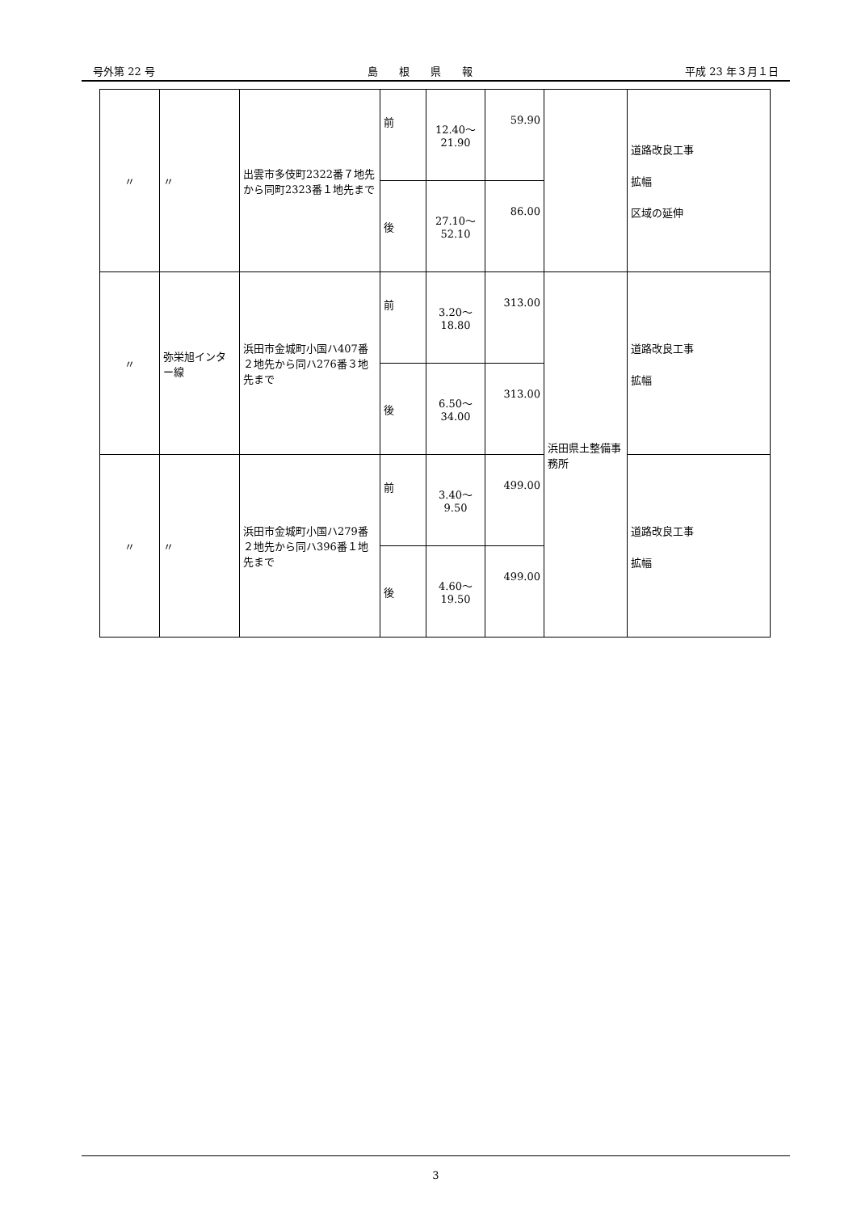号外第 22 号 島　　根　　県　　報 平成 23 年３月１日
| 〃 | 〃 | 出雲市多伎町2322番７地先から同町2323番１地先まで | 前 | 12.40～ 21.90 | 59.90 | | 道路改良工事 拡幅 区域の延伸 |
| | | | 後 | 27.10～ 52.10 | 86.00 | | |
| 〃 | 弥栄旭インター線 | 浜田市金城町小国ハ407番２地先から同ハ276番３地先まで | 前 | 3.20～ 18.80 | 313.00 | 浜田県土整備事務所 | 道路改良工事 拡幅 |
| | | | 後 | 6.50～ 34.00 | 313.00 | | |
| 〃 | 〃 | 浜田市金城町小国ハ279番２地先から同ハ396番１地先まで | 前 | 3.40～ 9.50 | 499.00 | | 道路改良工事 拡幅 |
| | | | 後 | 4.60～ 19.50 | 499.00 | | |
3